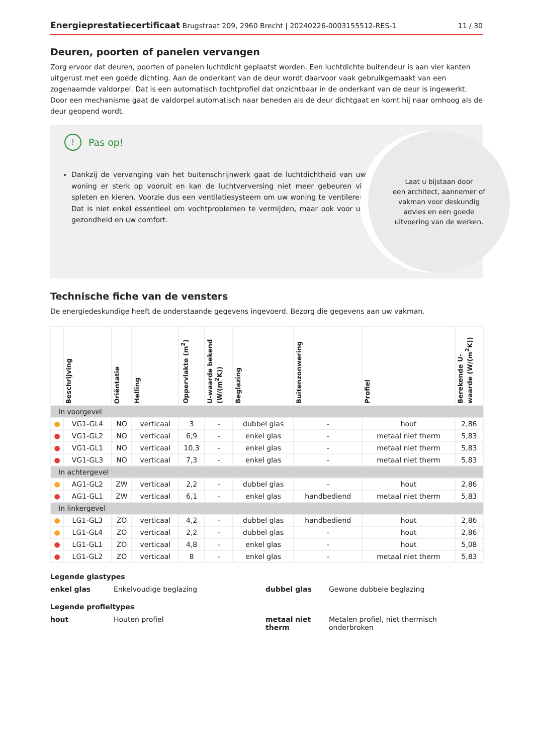Energieprestatiecertificaat Brugstraat 209, 2960 Brecht | 20240226-0003155512-RES-1 11 / 30
Deuren, poorten of panelen vervangen
Zorg ervoor dat deuren, poorten of panelen luchtdicht geplaatst worden. Een luchtdichte buitendeur is aan vier kanten uitgerust met een goede dichting. Aan de onderkant van de deur wordt daarvoor vaak gebruikgemaakt van een zogenaamde valdorpel. Dat is een automatisch tochtprofiel dat onzichtbaar in de onderkant van de deur is ingewerkt. Door een mechanisme gaat de valdorpel automatisch naar beneden als de deur dichtgaat en komt hij naar omhoog als de deur geopend wordt.
! Pas op!
Dankzij de vervanging van het buitenschrijnwerk gaat de luchtdichtheid van uw woning er sterk op vooruit en kan de luchtverversing niet meer gebeuren via spleten en kieren. Voorzie dus een ventilatiesysteem om uw woning te ventileren. Dat is niet enkel essentieel om vochtproblemen te vermijden, maar ook voor uw gezondheid en uw comfort.
Laat u bijstaan door
een architect, aannemer of
vakman voor deskundig
advies en een goede
uitvoering van de werken.
Technische fiche van de vensters
De energiedeskundige heeft de onderstaande gegevens ingevoerd. Bezorg die gegevens aan uw vakman.
| | Beschrijving | Oriëntatie | Helling | Oppervlakte (m<sup>2</sup>) | U-waarde bekend (W/(m<sup>2</sup>K)) | Beglazing | Buitenzonwering | Profiel | Berekende U-waarde (W/(m<sup>2</sup>K)) |
| --- | --- | --- | --- | --- | --- | --- | --- | --- | --- |
| In voorgevel | | | | | | | | | |
| ● | VG1-GL4 | NO | verticaal | 3 | - | dubbel glas | - | hout | 2,86 |
| ● | VG1-GL2 | NO | verticaal | 6,9 | - | enkel glas | - | metaal niet therm | 5,83 |
| ● | VG1-GL1 | NO | verticaal | 10,3 | - | enkel glas | - | metaal niet therm | 5,83 |
| ● | VG1-GL3 | NO | verticaal | 7,3 | - | enkel glas | - | metaal niet therm | 5,83 |
| In achtergevel | | | | | | | | | |
| ● | AG1-GL2 | ZW | verticaal | 2,2 | - | dubbel glas | - | hout | 2,86 |
| ● | AG1-GL1 | ZW | verticaal | 6,1 | - | enkel glas | handbediend | metaal niet therm | 5,83 |
| In linkergevel | | | | | | | | | |
| ● | LG1-GL3 | ZO | verticaal | 4,2 | - | dubbel glas | handbediend | hout | 2,86 |
| ● | LG1-GL4 | ZO | verticaal | 2,2 | - | dubbel glas | - | hout | 2,86 |
| ● | LG1-GL1 | ZO | verticaal | 4,8 | - | enkel glas | - | hout | 5,08 |
| ● | LG1-GL2 | ZO | verticaal | 8 | - | enkel glas | - | metaal niet therm | 5,83 |
Legende glastypes
enkel glas Enkelvoudige beglazing dubbel glas Gewone dubbele beglazing
Legende profieltypes
hout Houten profiel metaal niet therm Metalen profiel, niet thermisch onderbroken